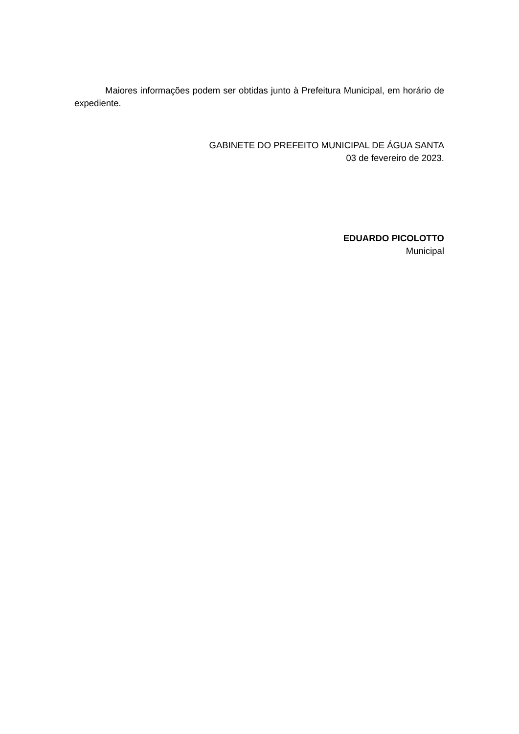Maiores informações podem ser obtidas junto à Prefeitura Municipal, em horário de expediente.
GABINETE DO PREFEITO MUNICIPAL DE ÁGUA SANTA
03 de fevereiro de 2023.
EDUARDO PICOLOTTO
Municipal